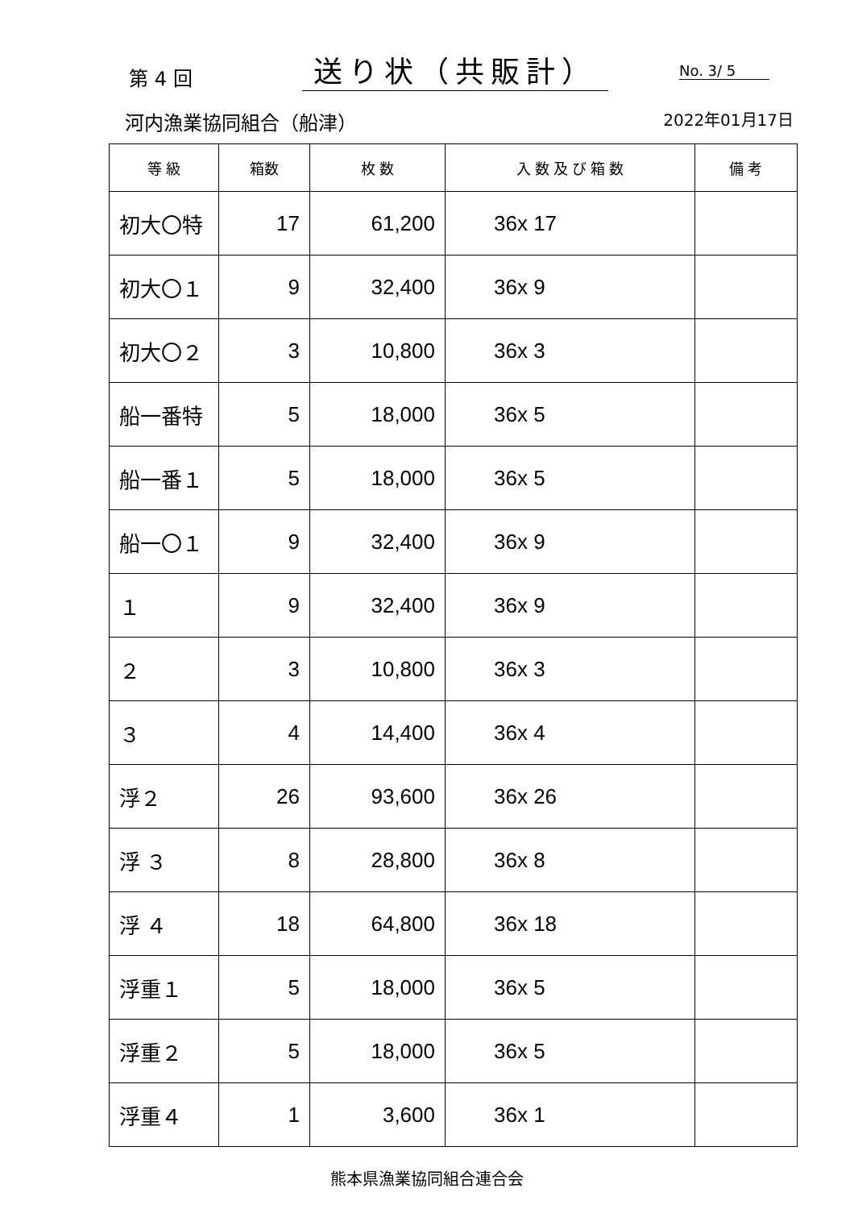第 4 回
送り状（共販計）
No. 3/ 5
河内漁業協同組合（船津） 2022年01月17日
| 等 級 | 箱数 | 枚 数 | 入 数 及 び 箱 数 | 備 考 |
| --- | --- | --- | --- | --- |
| 初大〇特 | 17 | 61,200 | 36x 17 | |
| 初大〇１ | 9 | 32,400 | 36x 9 | |
| 初大〇２ | 3 | 10,800 | 36x 3 | |
| 船一番特 | 5 | 18,000 | 36x 5 | |
| 船一番１ | 5 | 18,000 | 36x 5 | |
| 船一〇１ | 9 | 32,400 | 36x 9 | |
| １ | 9 | 32,400 | 36x 9 | |
| ２ | 3 | 10,800 | 36x 3 | |
| ３ | 4 | 14,400 | 36x 4 | |
| 浮２ | 26 | 93,600 | 36x 26 | |
| 浮 ３ | 8 | 28,800 | 36x 8 | |
| 浮 ４ | 18 | 64,800 | 36x 18 | |
| 浮重１ | 5 | 18,000 | 36x 5 | |
| 浮重２ | 5 | 18,000 | 36x 5 | |
| 浮重４ | 1 | 3,600 | 36x 1 | |
熊本県漁業協同組合連合会